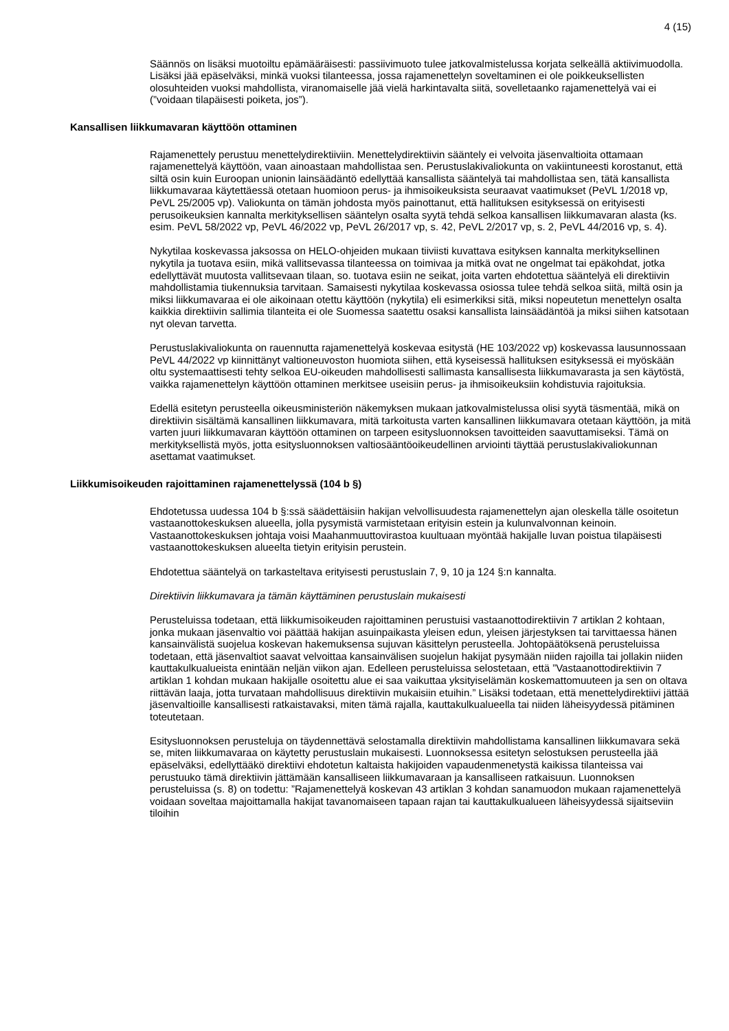4 (15)
Säännös on lisäksi muotoiltu epämääräisesti: passiivimuoto tulee jatkovalmistelussa korjata selkeällä aktiivimuodolla. Lisäksi jää epäselväksi, minkä vuoksi tilanteessa, jossa rajamenettelyn soveltaminen ei ole poikkeuksellisten olosuhteiden vuoksi mahdollista, viranomaiselle jää vielä harkintavalta siitä, sovelletaanko rajamenettelyä vai ei (”voidaan tilapäisesti poiketa, jos”).
Kansallisen liikkumavaran käyttöön ottaminen
Rajamenettely perustuu menettelydirektiiviin. Menettelydirektiivin sääntely ei velvoita jäsenvaltioita ottamaan rajamenettelyä käyttöön, vaan ainoastaan mahdollistaa sen. Perustuslakivaliokunta on vakiintuneesti korostanut, että siltä osin kuin Euroopan unionin lainsäädäntö edellyttää kansallista sääntelyä tai mahdollistaa sen, tätä kansallista liikkumavaraa käytettäessä otetaan huomioon perus- ja ihmisoikeuksista seuraavat vaatimukset (PeVL 1/2018 vp, PeVL 25/2005 vp). Valiokunta on tämän johdosta myös painottanut, että hallituksen esityksessä on erityisesti perusoikeuksien kannalta merkityksellisen sääntelyn osalta syytä tehdä selkoa kansallisen liikkumavaran alasta (ks. esim. PeVL 58/2022 vp, PeVL 46/2022 vp, PeVL 26/2017 vp, s. 42, PeVL 2/2017 vp, s. 2, PeVL 44/2016 vp, s. 4).
Nykytilaa koskevassa jaksossa on HELO-ohjeiden mukaan tiiviisti kuvattava esityksen kannalta merkityksellinen nykytila ja tuotava esiin, mikä vallitsevassa tilanteessa on toimivaa ja mitkä ovat ne ongelmat tai epäkohdat, jotka edellyttävät muutosta vallitsevaan tilaan, so. tuotava esiin ne seikat, joita varten ehdotettua sääntelyä eli direktiivin mahdollistamia tiukennuksia tarvitaan. Samaisesti nykytilaa koskevassa osiossa tulee tehdä selkoa siitä, miltä osin ja miksi liikkumavaraa ei ole aikoinaan otettu käyttöön (nykytila) eli esimerkiksi sitä, miksi nopeutetun menettelyn osalta kaikkia direktiivin sallimia tilanteita ei ole Suomessa saatettu osaksi kansallista lainsäädäntöä ja miksi siihen katsotaan nyt olevan tarvetta.
Perustuslakivaliokunta on rauennutta rajamenettelyä koskevaa esitystä (HE 103/2022 vp) koskevassa lausunnossaan PeVL 44/2022 vp kiinnittänyt valtioneuvoston huomiota siihen, että kyseisessä hallituksen esityksessä ei myöskään oltu systemaattisesti tehty selkoa EU-oikeuden mahdollisesti sallimasta kansallisesta liikkumavarasta ja sen käytöstä, vaikka rajamenettelyn käyttöön ottaminen merkitsee useisiin perus- ja ihmisoikeuksiin kohdistuvia rajoituksia.
Edellä esitetyn perusteella oikeusministeriön näkemyksen mukaan jatkovalmistelussa olisi syytä täsmentää, mikä on direktiivin sisältämä kansallinen liikkumavara, mitä tarkoitusta varten kansallinen liikkumavara otetaan käyttöön, ja mitä varten juuri liikkumavaran käyttöön ottaminen on tarpeen esitysluonnoksen tavoitteiden saavuttamiseksi. Tämä on merkityksellistä myös, jotta esitysluonnoksen valtiosääntöoikeudellinen arviointi täyttää perustuslakivaliokunnan asettamat vaatimukset.
Liikkumisoikeuden rajoittaminen rajamenettelyssä (104 b §)
Ehdotetussa uudessa 104 b §:ssä säädettäisiin hakijan velvollisuudesta rajamenettelyn ajan oleskella tälle osoitetun vastaanottokeskuksen alueella, jolla pysymistä varmistetaan erityisin estein ja kulunvalvonnan keinoin. Vastaanottokeskuksen johtaja voisi Maahanmuuttovirastoa kuultuaan myöntää hakijalle luvan poistua tilapäisesti vastaanottokeskuksen alueelta tietyin erityisin perustein.
Ehdotettua sääntelyä on tarkasteltava erityisesti perustuslain 7, 9, 10 ja 124 §:n kannalta.
Direktiivin liikkumavara ja tämän käyttäminen perustuslain mukaisesti
Perusteluissa todetaan, että liikkumisoikeuden rajoittaminen perustuisi vastaanottodirektiivin 7 artiklan 2 kohtaan, jonka mukaan jäsenvaltio voi päättää hakijan asuinpaikasta yleisen edun, yleisen järjestyksen tai tarvittaessa hänen kansainvälistä suojelua koskevan hakemuksensa sujuvan käsittelyn perusteella. Johtopäätöksenä perusteluissa todetaan, että jäsenvaltiot saavat velvoittaa kansainvälisen suojelun hakijat pysymään niiden rajoilla tai jollakin niiden kauttakulkualueista enintään neljän viikon ajan. Edelleen perusteluissa selostetaan, että ”Vastaanottodirektiivin 7 artiklan 1 kohdan mukaan hakijalle osoitettu alue ei saa vaikuttaa yksityiselämän koskemattomuuteen ja sen on oltava riittävän laaja, jotta turvataan mahdollisuus direktiivin mukaisiin etuihin.” Lisäksi todetaan, että menettelydirektiivi jättää jäsenvaltioille kansallisesti ratkaistavaksi, miten tämä rajalla, kauttakulkualueella tai niiden läheisyydessä pitäminen toteutetaan.
Esitysluonnoksen perusteluja on täydennettävä selostamalla direktiivin mahdollistama kansallinen liikkumavara sekä se, miten liikkumavaraa on käytetty perustuslain mukaisesti. Luonnoksessa esitetyn selostuksen perusteella jää epäselväksi, edellyttääkö direktiivi ehdotetun kaltaista hakijoiden vapaudenmenetystä kaikissa tilanteissa vai perustuuko tämä direktiivin jättämään kansalliseen liikkumavaraan ja kansalliseen ratkaisuun. Luonnoksen perusteluissa (s. 8) on todettu: ”Rajamenettelyä koskevan 43 artiklan 3 kohdan sanamuodon mukaan rajamenettelyä voidaan soveltaa majoittamalla hakijat tavanomaiseen tapaan rajan tai kauttakulkualueen läheisyydessä sijaitseviin tiloihin